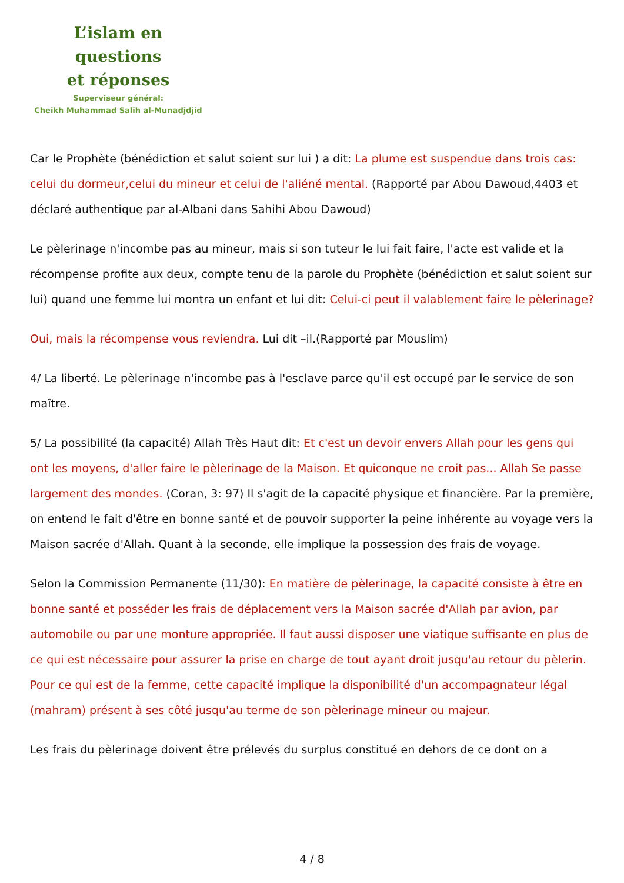L’islam en questions
et réponses
Superviseur général:
Cheikh Muhammad Salih al-Munadjdjid
Car le Prophète (bénédiction et salut soient sur lui ) a dit: La plume est suspendue dans trois cas: celui du dormeur,celui du mineur et celui de l'aliéné mental. (Rapporté par Abou Dawoud,4403 et déclaré authentique par al-Albani dans Sahihi Abou Dawoud)
Le pèlerinage n'incombe pas au mineur, mais si son tuteur le lui fait faire, l'acte est valide et la récompense profite aux deux, compte tenu de la parole du Prophète (bénédiction et salut soient sur lui) quand une femme lui montra un enfant et lui dit: Celui-ci peut il valablement faire le pèlerinage?
Oui, mais la récompense vous reviendra. Lui dit –il.(Rapporté par Mouslim)
4/ La liberté. Le pèlerinage n'incombe pas à l'esclave parce qu'il est occupé par le service de son maître.
5/ La possibilité (la capacité) Allah Très Haut dit: Et c'est un devoir envers Allah pour les gens qui ont les moyens, d'aller faire le pèlerinage de la Maison. Et quiconque ne croit pas... Allah Se passe largement des mondes. (Coran, 3: 97) Il s'agit de la capacité physique et financière. Par la première, on entend le fait d'être en bonne santé et de pouvoir supporter la peine inhérente au voyage vers la Maison sacrée d'Allah. Quant à la seconde, elle implique la possession des frais de voyage.
Selon la Commission Permanente (11/30): En matière de pèlerinage, la capacité consiste à être en bonne santé et posséder les frais de déplacement vers la Maison sacrée d'Allah par avion, par automobile ou par une monture appropriée. Il faut aussi disposer une viatique suffisante en plus de ce qui est nécessaire pour assurer la prise en charge de tout ayant droit jusqu'au retour du pèlerin. Pour ce qui est de la femme, cette capacité implique la disponibilité d'un accompagnateur légal (mahram) présent à ses côté jusqu'au terme de son pèlerinage mineur ou majeur.
Les frais du pèlerinage doivent être prélevés du surplus constitué en dehors de ce dont on a
4 / 8